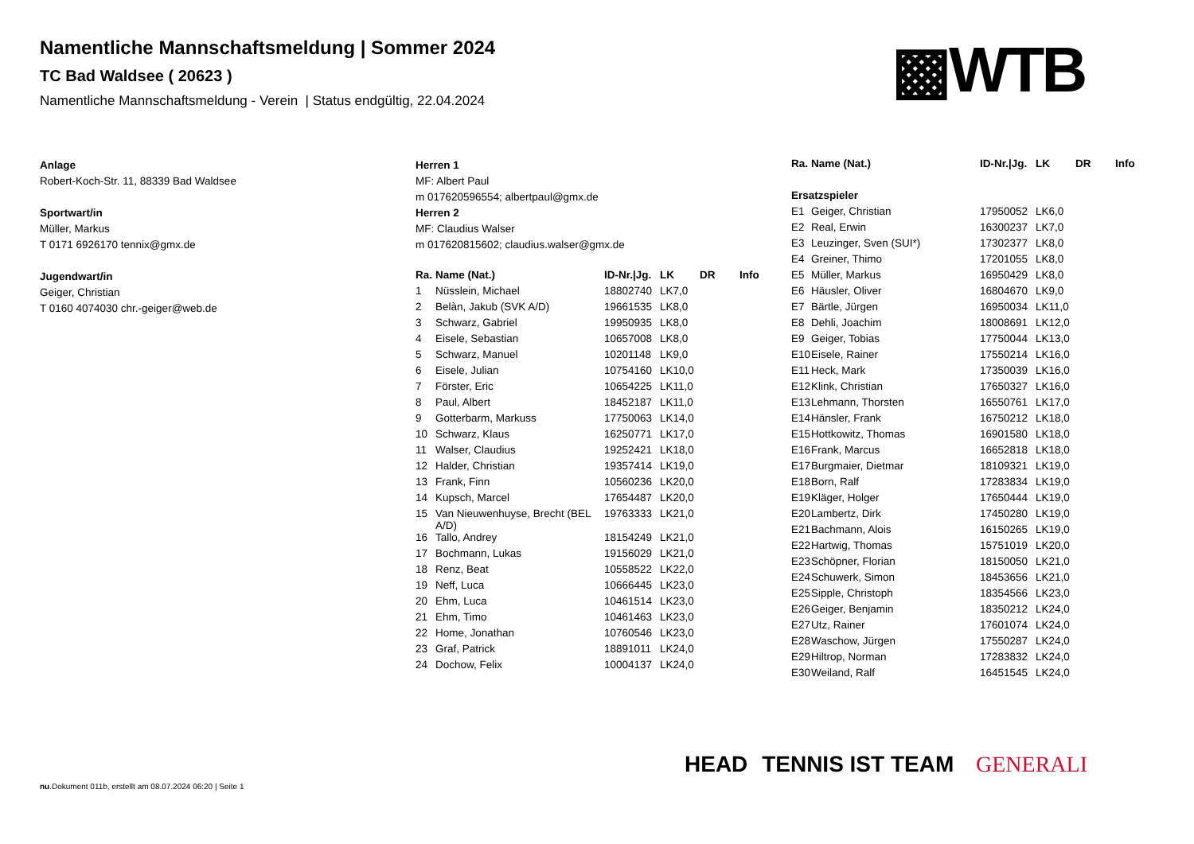Namentliche Mannschaftsmeldung | Sommer 2024
TC Bad Waldsee ( 20623 )
Namentliche Mannschaftsmeldung - Verein | Status endgültig, 22.04.2024
▩WTB
Anlage
Robert-Koch-Str. 11, 88339 Bad Waldsee
Sportwart/in
Müller, Markus
T 0171 6926170 tennix@gmx.de
Jugendwart/in
Geiger, Christian
T 0160 4074030 chr.-geiger@web.de
Herren 1
MF: Albert Paul
m 017620596554; albertpaul@gmx.de
Herren 2
MF: Claudius Walser
m 017620815602; claudius.walser@gmx.de
| Ra. | Name (Nat.) | ID-Nr./Jg. | LK | DR | Info |
| --- | --- | --- | --- | --- | --- |
| 1 | Nüsslein, Michael | 18802740 | LK7,0 | | |
| 2 | Belàn, Jakub (SVK A/D) | 19661535 | LK8,0 | | |
| 3 | Schwarz, Gabriel | 19950935 | LK8,0 | | |
| 4 | Eisele, Sebastian | 10657008 | LK8,0 | | |
| 5 | Schwarz, Manuel | 10201148 | LK9,0 | | |
| 6 | Eisele, Julian | 10754160 | LK10,0 | | |
| 7 | Förster, Eric | 10654225 | LK11,0 | | |
| 8 | Paul, Albert | 18452187 | LK11,0 | | |
| 9 | Gotterbarm, Markuss | 17750063 | LK14,0 | | |
| 10 | Schwarz, Klaus | 16250771 | LK17,0 | | |
| 11 | Walser, Claudius | 19252421 | LK18,0 | | |
| 12 | Halder, Christian | 19357414 | LK19,0 | | |
| 13 | Frank, Finn | 10560236 | LK20,0 | | |
| 14 | Kupsch, Marcel | 17654487 | LK20,0 | | |
| 15 | Van Nieuwenhuyse, Brecht (BEL A/D) | 19763333 | LK21,0 | | |
| 16 | Tallo, Andrey | 18154249 | LK21,0 | | |
| 17 | Bochmann, Lukas | 19156029 | LK21,0 | | |
| 18 | Renz, Beat | 10558522 | LK22,0 | | |
| 19 | Neff, Luca | 10666445 | LK23,0 | | |
| 20 | Ehm, Luca | 10461514 | LK23,0 | | |
| 21 | Ehm, Timo | 10461463 | LK23,0 | | |
| 22 | Home, Jonathan | 10760546 | LK23,0 | | |
| 23 | Graf, Patrick | 18891011 | LK24,0 | | |
| 24 | Dochow, Felix | 10004137 | LK24,0 | | |
| Ra. | Name (Nat.) | ID-Nr./Jg. | LK | DR | Info |
| --- | --- | --- | --- | --- | --- |
| Ersatzspieler | | | | | |
| E1 | Geiger, Christian | 17950052 | LK6,0 | | |
| E2 | Real, Erwin | 16300237 | LK7,0 | | |
| E3 | Leuzinger, Sven (SUI*) | 17302377 | LK8,0 | | |
| E4 | Greiner, Thimo | 17201055 | LK8,0 | | |
| E5 | Müller, Markus | 16950429 | LK8,0 | | |
| E6 | Häusler, Oliver | 16804670 | LK9,0 | | |
| E7 | Bärtle, Jürgen | 16950034 | LK11,0 | | |
| E8 | Dehli, Joachim | 18008691 | LK12,0 | | |
| E9 | Geiger, Tobias | 17750044 | LK13,0 | | |
| E10 | Eisele, Rainer | 17550214 | LK16,0 | | |
| E11 | Heck, Mark | 17350039 | LK16,0 | | |
| E12 | Klink, Christian | 17650327 | LK16,0 | | |
| E13 | Lehmann, Thorsten | 16550761 | LK17,0 | | |
| E14 | Hänsler, Frank | 16750212 | LK18,0 | | |
| E15 | Hottkowitz, Thomas | 16901580 | LK18,0 | | |
| E16 | Frank, Marcus | 16652818 | LK18,0 | | |
| E17 | Burgmaier, Dietmar | 18109321 | LK19,0 | | |
| E18 | Born, Ralf | 17283834 | LK19,0 | | |
| E19 | Kläger, Holger | 17650444 | LK19,0 | | |
| E20 | Lambertz, Dirk | 17450280 | LK19,0 | | |
| E21 | Bachmann, Alois | 16150265 | LK19,0 | | |
| E22 | Hartwig, Thomas | 15751019 | LK20,0 | | |
| E23 | Schöpner, Florian | 18150050 | LK21,0 | | |
| E24 | Schuwerk, Simon | 18453656 | LK21,0 | | |
| E25 | Sipple, Christoph | 18354566 | LK23,0 | | |
| E26 | Geiger, Benjamin | 18350212 | LK24,0 | | |
| E27 | Utz, Rainer | 17601074 | LK24,0 | | |
| E28 | Waschow, Jürgen | 17550287 | LK24,0 | | |
| E29 | Hiltrop, Norman | 17283832 | LK24,0 | | |
| E30 | Weiland, Ralf | 16451545 | LK24,0 | | |
HEAD TENNIS IST TEAM GENERALI
nu.Dokument 011b, erstellt am 08.07.2024 06:20 | Seite 1